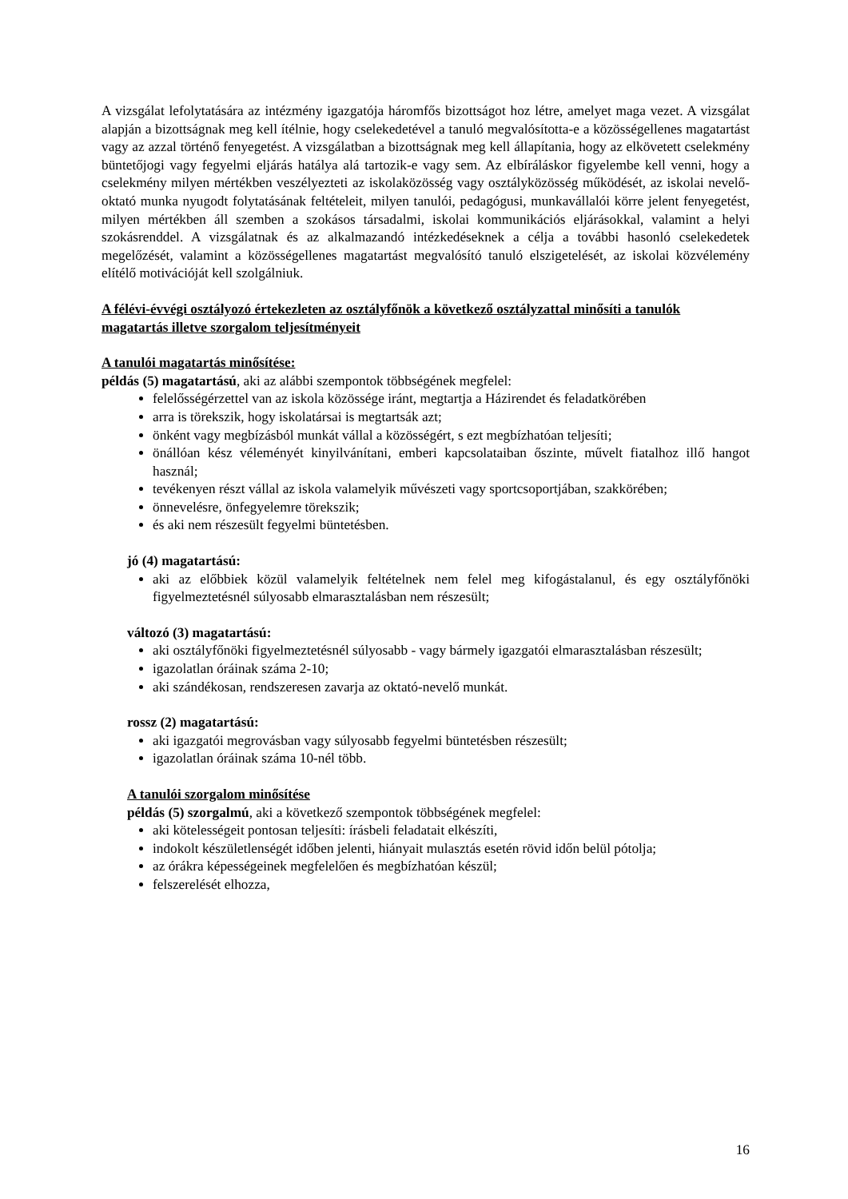A vizsgálat lefolytatására az intézmény igazgatója háromfős bizottságot hoz létre, amelyet maga vezet. A vizsgálat alapján a bizottságnak meg kell ítélnie, hogy cselekedetével a tanuló megvalósította-e a közösségellenes magatartást vagy az azzal történő fenyegetést. A vizsgálatban a bizottságnak meg kell állapítania, hogy az elkövetett cselekmény büntetőjogi vagy fegyelmi eljárás hatálya alá tartozik-e vagy sem. Az elbíráláskor figyelembe kell venni, hogy a cselekmény milyen mértékben veszélyezteti az iskolaközösség vagy osztályközösség működését, az iskolai nevelő-oktató munka nyugodt folytatásának feltételeit, milyen tanulói, pedagógusi, munkavállalói körre jelent fenyegetést, milyen mértékben áll szemben a szokásos társadalmi, iskolai kommunikációs eljárásokkal, valamint a helyi szokásrenddel. A vizsgálatnak és az alkalmazandó intézkedéseknek a célja a további hasonló cselekedetek megelőzését, valamint a közösségellenes magatartást megvalósító tanuló elszigetelését, az iskolai közvélemény elítélő motivációját kell szolgálniuk.
A félévi-évvégi osztályozó értekezleten az osztályfőnök a következő osztályzattal minősíti a tanulók magatartás illetve szorgalom teljesítményeit
A tanulói magatartás minősítése:
példás (5) magatartású, aki az alábbi szempontok többségének megfelel:
felelősségérzettel van az iskola közössége iránt, megtartja a Házirendet és feladatkörében
arra is törekszik, hogy iskolatársai is megtartsák azt;
önként vagy megbízásból munkát vállal a közösségért, s ezt megbízhatóan teljesíti;
önállóan kész véleményét kinyilvánítani, emberi kapcsolataiban őszinte, művelt fiatalhoz illő hangot használ;
tevékenyen részt vállal az iskola valamelyik művészeti vagy sportcsoportjában, szakkörében;
önnevelésre, önfegyelemre törekszik;
és aki nem részesült fegyelmi büntetésben.
jó (4) magatartású:
aki az előbbiek közül valamelyik feltételnek nem felel meg kifogástalanul, és egy osztályfőnöki figyelmeztetésnél súlyosabb elmarasztalásban nem részesült;
változó (3) magatartású:
aki osztályfőnöki figyelmeztetésnél súlyosabb - vagy bármely igazgatói elmarasztalásban részesült;
igazolatlan óráinak száma 2-10;
aki szándékosan, rendszeresen zavarja az oktató-nevelő munkát.
rossz (2) magatartású:
aki igazgatói megrovásban vagy súlyosabb fegyelmi büntetésben részesült;
igazolatlan óráinak száma 10-nél több.
A tanulói szorgalom minősítése
példás (5) szorgalmú, aki a következő szempontok többségének megfelel:
aki kötelességeit pontosan teljesíti: írásbeli feladatait elkészíti,
indokolt készületlenségét időben jelenti, hiányait mulasztás esetén rövid időn belül pótolja;
az órákra képességeinek megfelelően és megbízhatóan készül;
felszerelését elhozza,
16